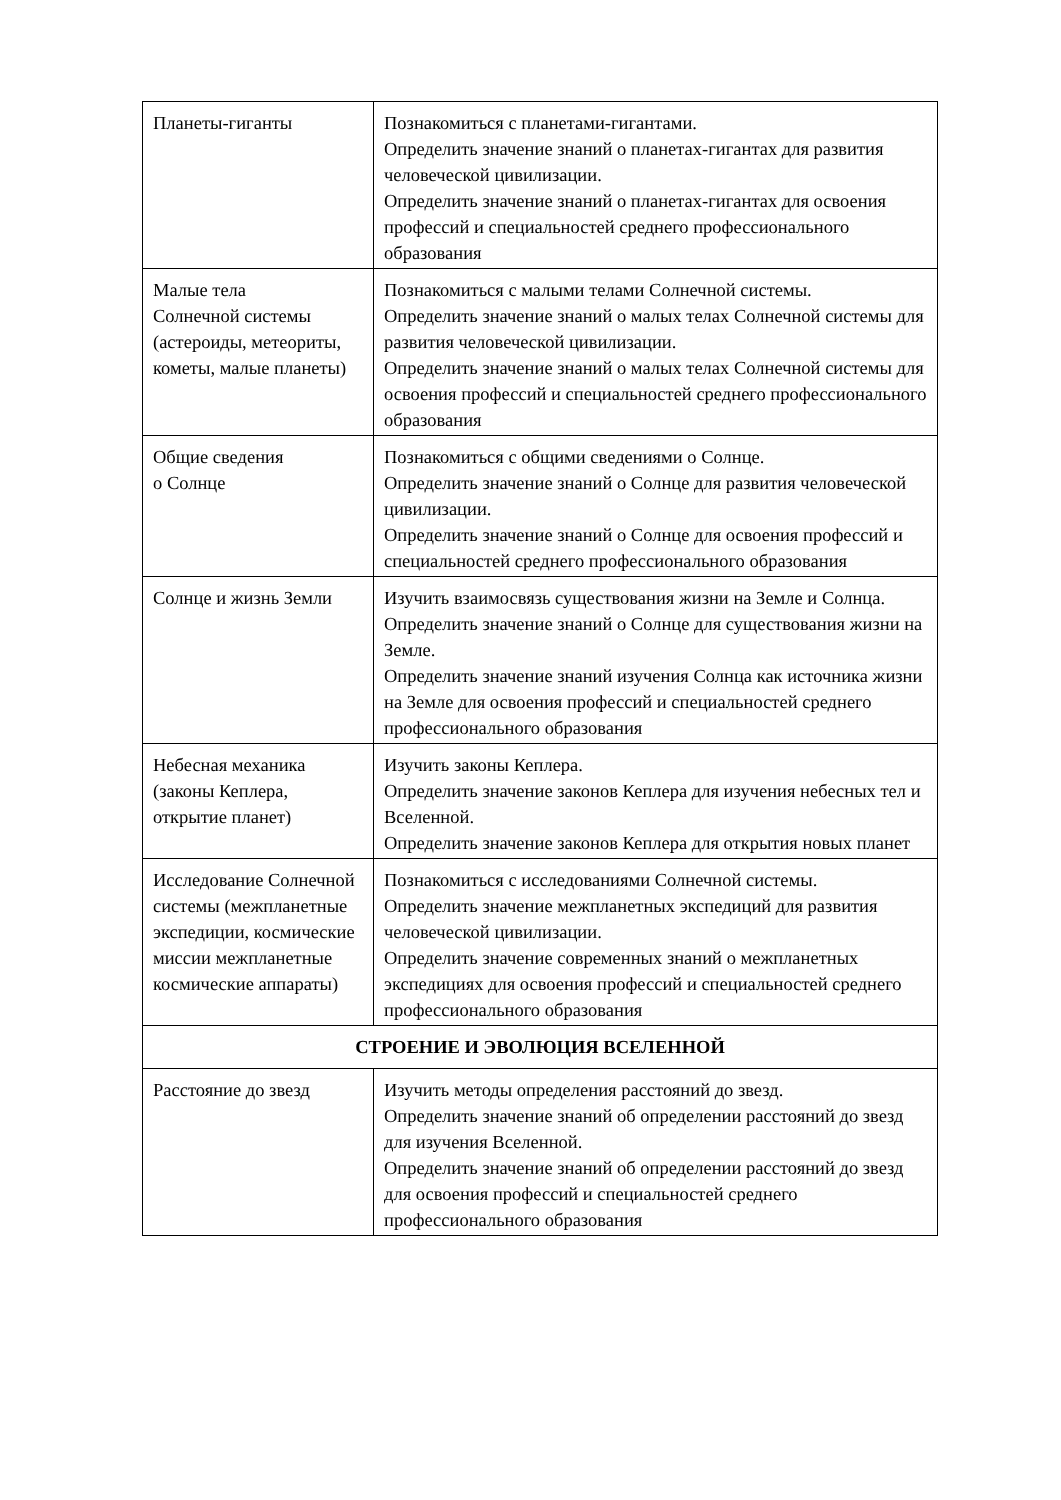| Планеты-гиганты | Познакомиться с планетами-гигантами. Определить значение знаний о планетах-гигантах для развития человеческой цивилизации. Определить значение знаний о планетах-гигантах для освоения профессий и специальностей среднего профессионального образования |
| Малые тела Солнечной системы (астероиды, метеориты, кометы, малые планеты) | Познакомиться с малыми телами Солнечной системы. Определить значение знаний о малых телах Солнечной системы для развития человеческой цивилизации. Определить значение знаний о малых телах Солнечной системы для освоения профессий и специальностей среднего профессионального образования |
| Общие сведения о Солнце | Познакомиться с общими сведениями о Солнце. Определить значение знаний о Солнце для развития человеческой цивилизации. Определить значение знаний о Солнце для освоения профессий и специальностей среднего профессионального образования |
| Солнце и жизнь Земли | Изучить взаимосвязь существования жизни на Земле и Солнца. Определить значение знаний о Солнце для существования жизни на Земле. Определить значение знаний изучения Солнца как источника жизни на Земле для освоения профессий и специальностей среднего профессионального образования |
| Небесная механика (законы Кеплера, открытие планет) | Изучить законы Кеплера. Определить значение законов Кеплера для изучения небесных тел и Вселенной. Определить значение законов Кеплера для открытия новых планет |
| Исследование Солнечной системы (межпланетные экспедиции, космические миссии межпланетные космические аппараты) | Познакомиться с исследованиями Солнечной системы. Определить значение межпланетных экспедиций для развития человеческой цивилизации. Определить значение современных знаний о межпланетных экспедициях для освоения профессий и специальностей среднего профессионального образования |
| СТРОЕНИЕ И ЭВОЛЮЦИЯ ВСЕЛЕННОЙ | |
| Расстояние до звезд | Изучить методы определения расстояний до звезд. Определить значение знаний об определении расстояний до звезд для изучения Вселенной. Определить значение знаний об определении расстояний до звезд для освоения профессий и специальностей среднего профессионального образования |